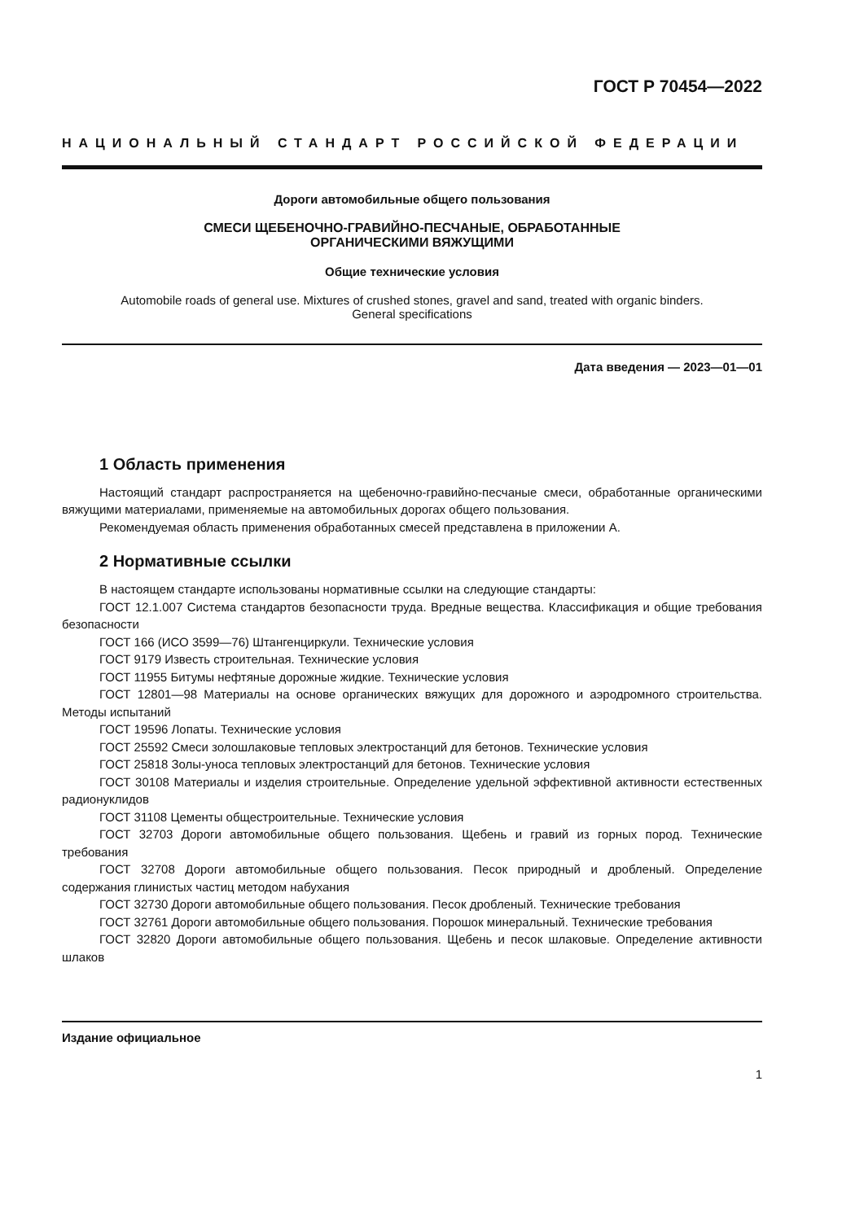ГОСТ Р 70454—2022
НАЦИОНАЛЬНЫЙ СТАНДАРТ РОССИЙСКОЙ ФЕДЕРАЦИИ
Дороги автомобильные общего пользования
СМЕСИ ЩЕБЕНОЧНО-ГРАВИЙНО-ПЕСЧАНЫЕ, ОБРАБОТАННЫЕ
ОРГАНИЧЕСКИМИ ВЯЖУЩИМИ
Общие технические условия
Automobile roads of general use. Mixtures of crushed stones, gravel and sand, treated with organic binders.
General specifications
Дата введения — 2023—01—01
1 Область применения
Настоящий стандарт распространяется на щебеночно-гравийно-песчаные смеси, обработанные органическими вяжущими материалами, применяемые на автомобильных дорогах общего пользования.
Рекомендуемая область применения обработанных смесей представлена в приложении А.
2 Нормативные ссылки
В настоящем стандарте использованы нормативные ссылки на следующие стандарты:
ГОСТ 12.1.007 Система стандартов безопасности труда. Вредные вещества. Классификация и общие требования безопасности
ГОСТ 166 (ИСО 3599—76) Штангенциркули. Технические условия
ГОСТ 9179 Известь строительная. Технические условия
ГОСТ 11955 Битумы нефтяные дорожные жидкие. Технические условия
ГОСТ 12801—98 Материалы на основе органических вяжущих для дорожного и аэродромного строительства. Методы испытаний
ГОСТ 19596 Лопаты. Технические условия
ГОСТ 25592 Смеси золошлаковые тепловых электростанций для бетонов. Технические условия
ГОСТ 25818 Золы-уноса тепловых электростанций для бетонов. Технические условия
ГОСТ 30108 Материалы и изделия строительные. Определение удельной эффективной активности естественных радионуклидов
ГОСТ 31108 Цементы общестроительные. Технические условия
ГОСТ 32703 Дороги автомобильные общего пользования. Щебень и гравий из горных пород. Технические требования
ГОСТ 32708 Дороги автомобильные общего пользования. Песок природный и дробленый. Определение содержания глинистых частиц методом набухания
ГОСТ 32730 Дороги автомобильные общего пользования. Песок дробленый. Технические требования
ГОСТ 32761 Дороги автомобильные общего пользования. Порошок минеральный. Технические требования
ГОСТ 32820 Дороги автомобильные общего пользования. Щебень и песок шлаковые. Определение активности шлаков
Издание официальное
1